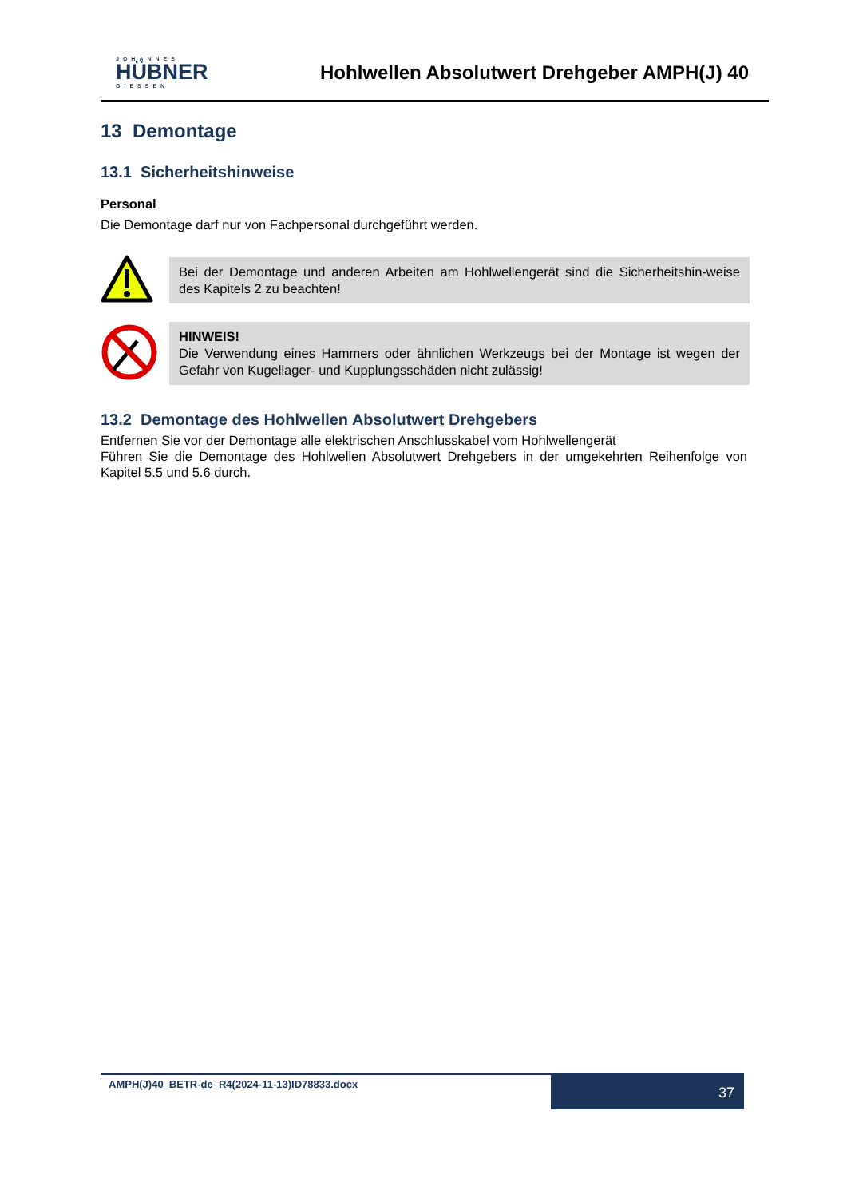JOHANNES
HÜBNER
GIESSEN
Hohlwellen Absolutwert Drehgeber AMPH(J) 40
13 Demontage
13.1 Sicherheitshinweise
Personal
Die Demontage darf nur von Fachpersonal durchgeführt werden.
Bei der Demontage und anderen Arbeiten am Hohlwellengerät sind die Sicherheitshin-weise des Kapitels 2 zu beachten!
HINWEIS!
Die Verwendung eines Hammers oder ähnlichen Werkzeugs bei der Montage ist wegen der Gefahr von Kugellager- und Kupplungsschäden nicht zulässig!
13.2 Demontage des Hohlwellen Absolutwert Drehgebers
Entfernen Sie vor der Demontage alle elektrischen Anschlusskabel vom Hohlwellengerät
Führen Sie die Demontage des Hohlwellen Absolutwert Drehgebers in der umgekehrten Reihenfolge von Kapitel 5.5 und 5.6 durch.
AMPH(J)40_BETR-de_R4(2024-11-13)ID78833.docx
37